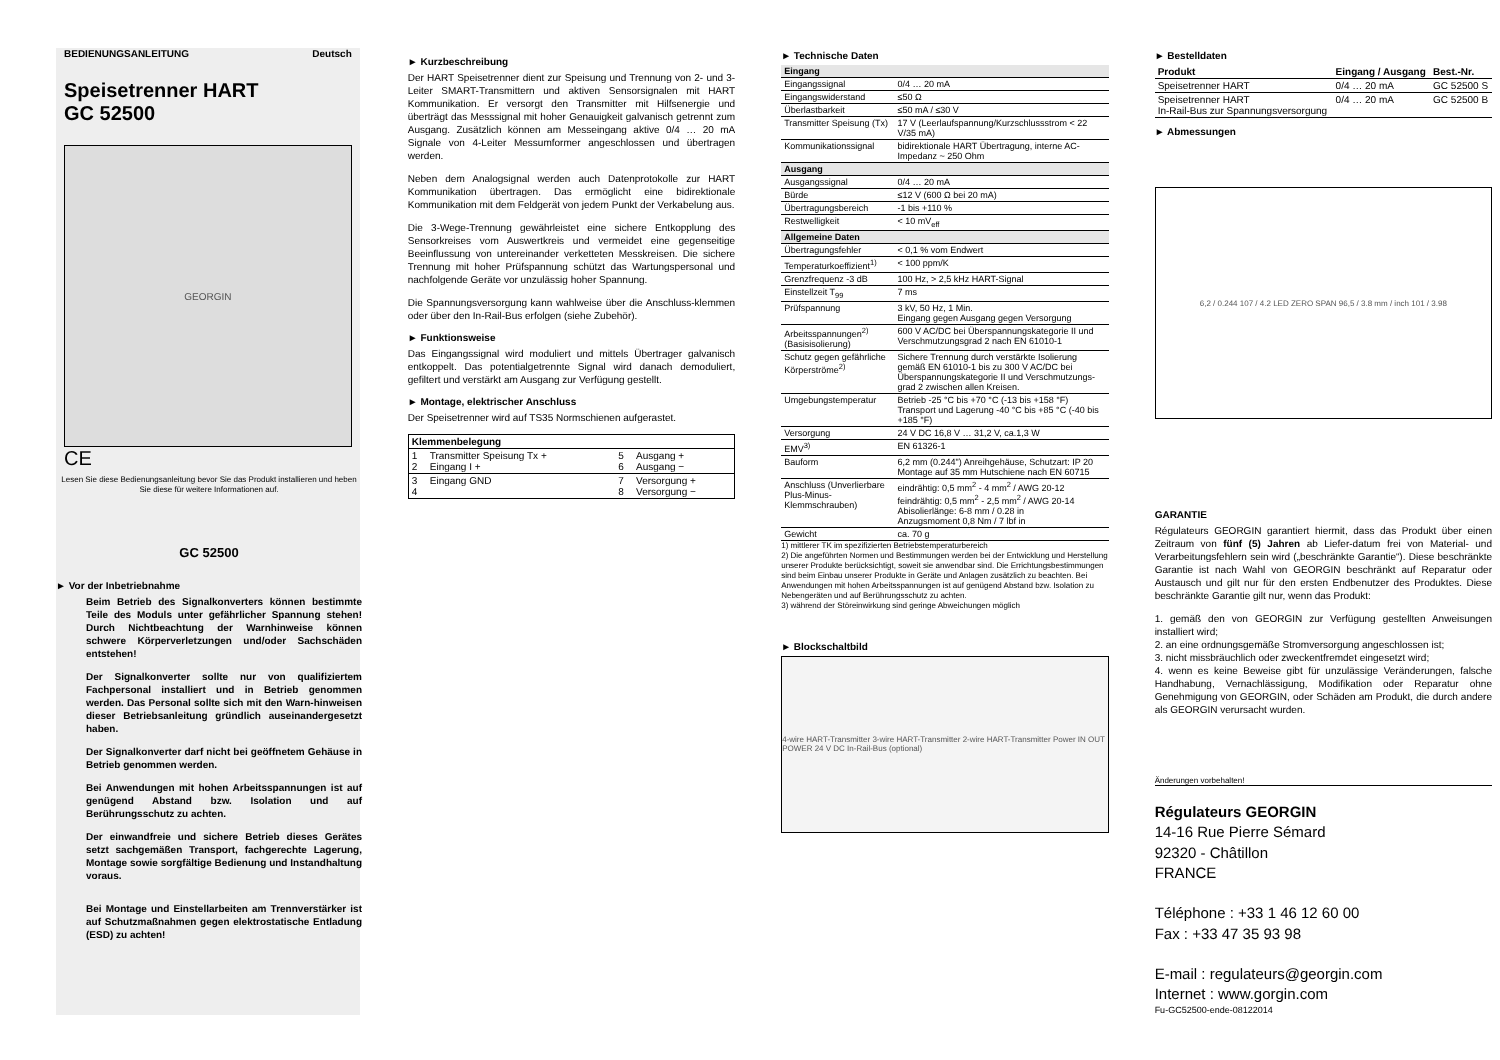BEDIENUNGSANLEITUNG Deutsch
Speisetrenner HART
GC 52500
GEORGIN
CE
► Kurzbeschreibung
Der HART Speisetrenner dient zur Speisung und Trennung von 2- und 3- Leiter SMART-Transmittern und aktiven Sensorsignalen mit HART Kommunikation. Er versorgt den Transmitter mit Hilfsenergie und überträgt das Messsignal mit hoher Genauigkeit galvanisch getrennt zum Ausgang. Zusätzlich können am Messeingang aktive 0/4 … 20 mA Signale von 4-Leiter Messumformer angeschlossen und übertragen werden.
Neben dem Analogsignal werden auch Datenprotokolle zur HART Kommunikation übertragen. Das ermöglicht eine bidirektionale Kommunikation mit dem Feldgerät von jedem Punkt der Verkabelung aus.
Die 3-Wege-Trennung gewährleistet eine sichere Entkopplung des Sensorkreises vom Auswertkreis und vermeidet eine gegenseitige Beeinflussung von untereinander verketteten Messkreisen. Die sichere Trennung mit hoher Prüfspannung schützt das Wartungspersonal und nachfolgende Geräte vor unzulässig hoher Spannung.
Die Spannungsversorgung kann wahlweise über die Anschluss-klemmen oder über den In-Rail-Bus erfolgen (siehe Zubehör).
► Funktionsweise
Das Eingangssignal wird moduliert und mittels Übertrager galvanisch entkoppelt. Das potentialgetrennte Signal wird danach demoduliert, gefiltert und verstärkt am Ausgang zur Verfügung gestellt.
► Montage, elektrischer Anschluss
Der Speisetrenner wird auf TS35 Normschienen aufgerastet.
| Klemmenbelegung | | | |
| --- | --- | --- | --- |
| 1 2 | Transmitter Speisung Tx + Eingang I + | 5 6 | Ausgang + Ausgang − |
| 3 4 | Eingang GND | 7 8 | Versorgung + Versorgung − |
► Technische Daten
| Eingang | |
| Eingangssignal | 0/4 … 20 mA |
| Eingangswiderstand | ≤50 Ω |
| Überlastbarkeit | ≤50 mA / ≤30 V |
| Transmitter Speisung (Tx) | 17 V (Leerlaufspannung/Kurzschlussstrom < 22 V/35 mA) |
| Kommunikationssignal | bidirektionale HART Übertragung, interne AC-Impedanz ~ 250 Ohm |
| Ausgang | |
| Ausgangssignal | 0/4 … 20 mA |
| Bürde | ≤12 V (600 Ω bei 20 mA) |
| Übertragungsbereich | -1 bis +110 % |
| Restwelligkeit | < 10 mV<sub>eff</sub> |
| Allgemeine Daten | |
| Übertragungsfehler | < 0,1 % vom Endwert |
| Temperaturkoeffizient<sup>1)</sup> | < 100 ppm/K |
| Grenzfrequenz -3 dB | 100 Hz, > 2,5 kHz HART-Signal |
| Einstellzeit T<sub>99</sub> | 7 ms |
| Prüfspannung | 3 kV, 50 Hz, 1 Min. Eingang gegen Ausgang gegen Versorgung |
| Arbeitsspannungen<sup>2)</sup> (Basisisolierung) | 600 V AC/DC bei Überspannungskategorie II und Verschmutzungsgrad 2 nach EN 61010-1 |
| Schutz gegen gefährliche Körperströme<sup>2)</sup> | Sichere Trennung durch verstärkte Isolierung gemäß EN 61010-1 bis zu 300 V AC/DC bei Überspannungskategorie II und Verschmutzungs-grad 2 zwischen allen Kreisen. |
| Umgebungstemperatur | Betrieb -25 °C bis +70 °C (-13 bis +158 °F) Transport und Lagerung -40 °C bis +85 °C (-40 bis +185 °F) |
| Versorgung | 24 V DC 16,8 V … 31,2 V, ca.1,3 W |
| EMV<sup>3)</sup> | EN 61326-1 |
| Bauform | 6,2 mm (0.244") Anreihgehäuse, Schutzart: IP 20 Montage auf 35 mm Hutschiene nach EN 60715 |
| Anschluss (Unverlierbare Plus-Minus-Klemmschrauben) | eindrähtig: 0,5 mm<sup>2</sup> - 4 mm<sup>2</sup> / AWG 20-12 feindrähtig: 0,5 mm<sup>2</sup> - 2,5 mm<sup>2</sup> / AWG 20-14 Abisolierlänge: 6-8 mm / 0.28 in Anzugsmoment 0,8 Nm / 7 lbf in |
| Gewicht | ca. 70 g |
1) mittlerer TK im spezifizierten Betriebstemperaturbereich
2) Die angeführten Normen und Bestimmungen werden bei der Entwicklung und Herstellung unserer Produkte berücksichtigt, soweit sie anwendbar sind. Die Errichtungsbestimmungen sind beim Einbau unserer Produkte in Geräte und Anlagen zusätzlich zu beachten. Bei Anwendungen mit hohen Arbeitsspannungen ist auf genügend Abstand bzw. Isolation zu Nebengeräten und auf Berührungsschutz zu achten.
3) während der Störeinwirkung sind geringe Abweichungen möglich
► Blockschaltbild
4-wire HART-Transmitter 3-wire HART-Transmitter 2-wire HART-Transmitter Power IN OUT POWER 24 V DC In-Rail-Bus (optional)
► Bestelldaten
| Produkt | Eingang / Ausgang | Best.-Nr. |
| --- | --- | --- |
| Speisetrenner HART | 0/4 … 20 mA | GC 52500 S |
| Speisetrenner HART In-Rail-Bus zur Spannungsversorgung | 0/4 … 20 mA | GC 52500 B |
► Abmessungen
6,2 / 0.244 107 / 4.2 LED ZERO SPAN 96,5 / 3.8 mm / inch 101 / 3.98
GARANTIE
Régulateurs GEORGIN garantiert hiermit, dass das Produkt über einen Zeitraum von fünf (5) Jahren ab Liefer-datum frei von Material- und Verarbeitungsfehlern sein wird („beschränkte Garantie“). Diese beschränkte Garantie ist nach Wahl von GEORGIN beschränkt auf Reparatur oder Austausch und gilt nur für den ersten Endbenutzer des Produktes. Diese beschränkte Garantie gilt nur, wenn das Produkt:
1. gemäß den von GEORGIN zur Verfügung gestellten Anweisungen installiert wird;
2. an eine ordnungsgemäße Stromversorgung angeschlossen ist;
3. nicht missbräuchlich oder zweckentfremdet eingesetzt wird;
4. wenn es keine Beweise gibt für unzulässige Veränderungen, falsche Handhabung, Vernachlässigung, Modifikation oder Reparatur ohne Genehmigung von GEORGIN, oder Schäden am Produkt, die durch andere als GEORGIN verursacht wurden.
Änderungen vorbehalten!
Régulateurs GEORGIN
14-16 Rue Pierre Sémard
92320 - Châtillon
FRANCE
Téléphone : +33 1 46 12 60 00
Fax : +33 47 35 93 98
E-mail : regulateurs@georgin.com
Internet : www.gorgin.com
Fu-GC52500-ende-08122014
Lesen Sie diese Bedienungsanleitung bevor Sie das Produkt installieren und heben Sie diese für weitere Informationen auf.
GC 52500
► Vor der Inbetriebnahme
Beim Betrieb des Signalkonverters können bestimmte Teile des Moduls unter gefährlicher Spannung stehen! Durch Nichtbeachtung der Warnhinweise können schwere Körperverletzungen und/oder Sachschäden entstehen!
Der Signalkonverter sollte nur von qualifiziertem Fachpersonal installiert und in Betrieb genommen werden. Das Personal sollte sich mit den Warn-hinweisen dieser Betriebsanleitung gründlich auseinandergesetzt haben.
Der Signalkonverter darf nicht bei geöffnetem Gehäuse in Betrieb genommen werden.
Bei Anwendungen mit hohen Arbeitsspannungen ist auf genügend Abstand bzw. Isolation und auf Berührungsschutz zu achten.
Der einwandfreie und sichere Betrieb dieses Gerätes setzt sachgemäßen Transport, fachgerechte Lagerung, Montage sowie sorgfältige Bedienung und Instandhaltung voraus.
Bei Montage und Einstellarbeiten am Trennverstärker ist auf Schutzmaßnahmen gegen elektrostatische Entladung (ESD) zu achten!